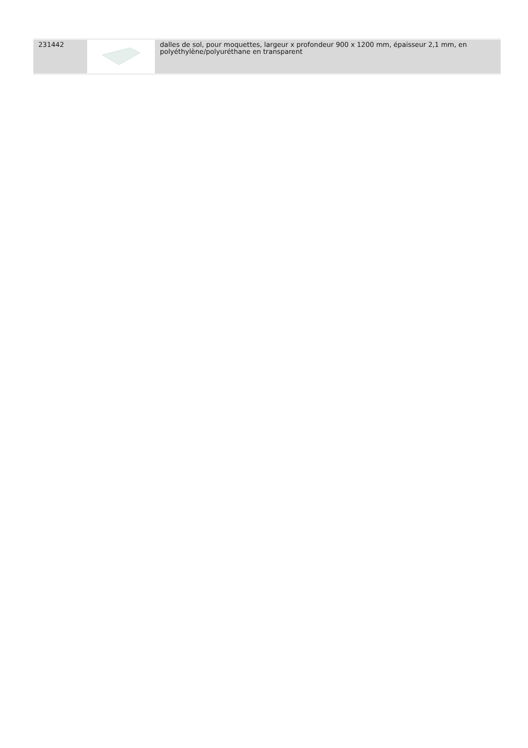| 231442 | | dalles de sol, pour moquettes, largeur x profondeur 900 x 1200 mm, épaisseur 2,1 mm, en polyéthylène/polyuréthane en transparent |